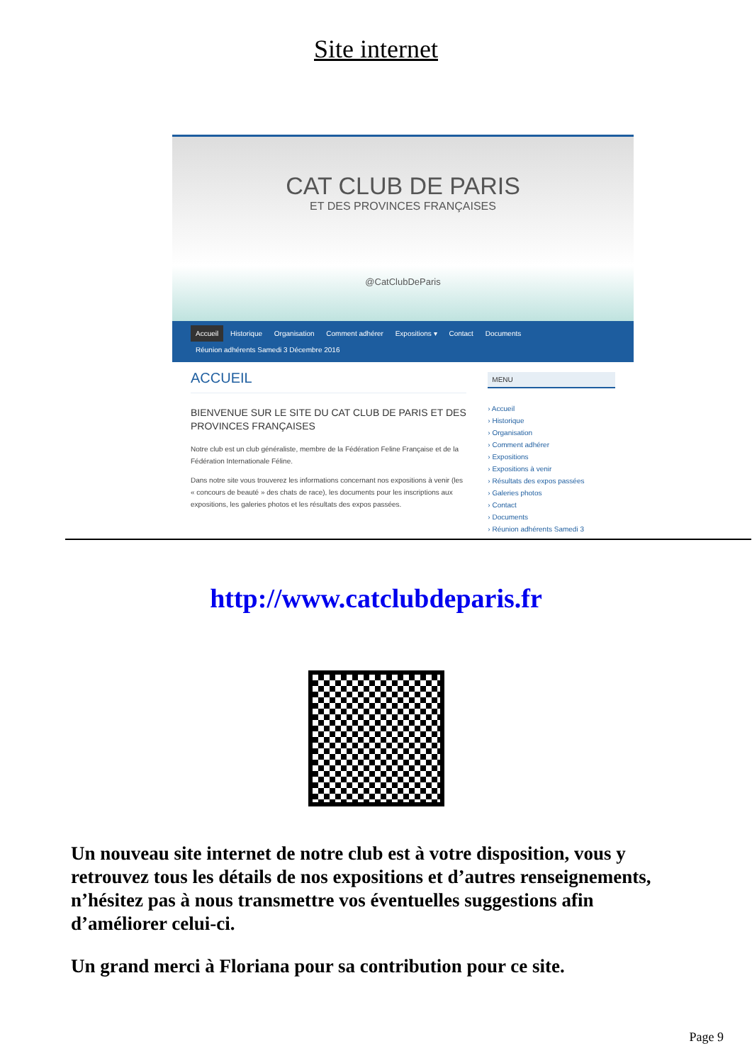Site internet
CAT CLUB DE PARIS
ET DES PROVINCES FRANÇAISES
@CatClubDeParis
Accueil Historique Organisation Comment adhérer Expositions ▾ Contact Documents
Réunion adhérents Samedi 3 Décembre 2016
ACCUEIL
BIENVENUE SUR LE SITE DU CAT CLUB DE PARIS ET DES PROVINCES FRANÇAISES
Notre club est un club généraliste, membre de la Fédération Feline Française et de la Fédération Internationale Féline.
Dans notre site vous trouverez les informations concernant nos expositions à venir (les « concours de beauté » des chats de race), les documents pour les inscriptions aux expositions, les galeries photos et les résultats des expos passées.
MENU
› Accueil
› Historique
› Organisation
› Comment adhérer
› Expositions
› Expositions à venir
› Résultats des expos passées
› Galeries photos
› Contact
› Documents
› Réunion adhérents Samedi 3
http://www.catclubdeparis.fr
Un nouveau site internet de notre club est à votre disposition, vous y retrouvez tous les détails de nos expositions et d’autres renseignements, n’hésitez pas à nous transmettre vos éventuelles suggestions afin d’améliorer celui-ci.
Un grand merci à Floriana pour sa contribution pour ce site.
Page 9